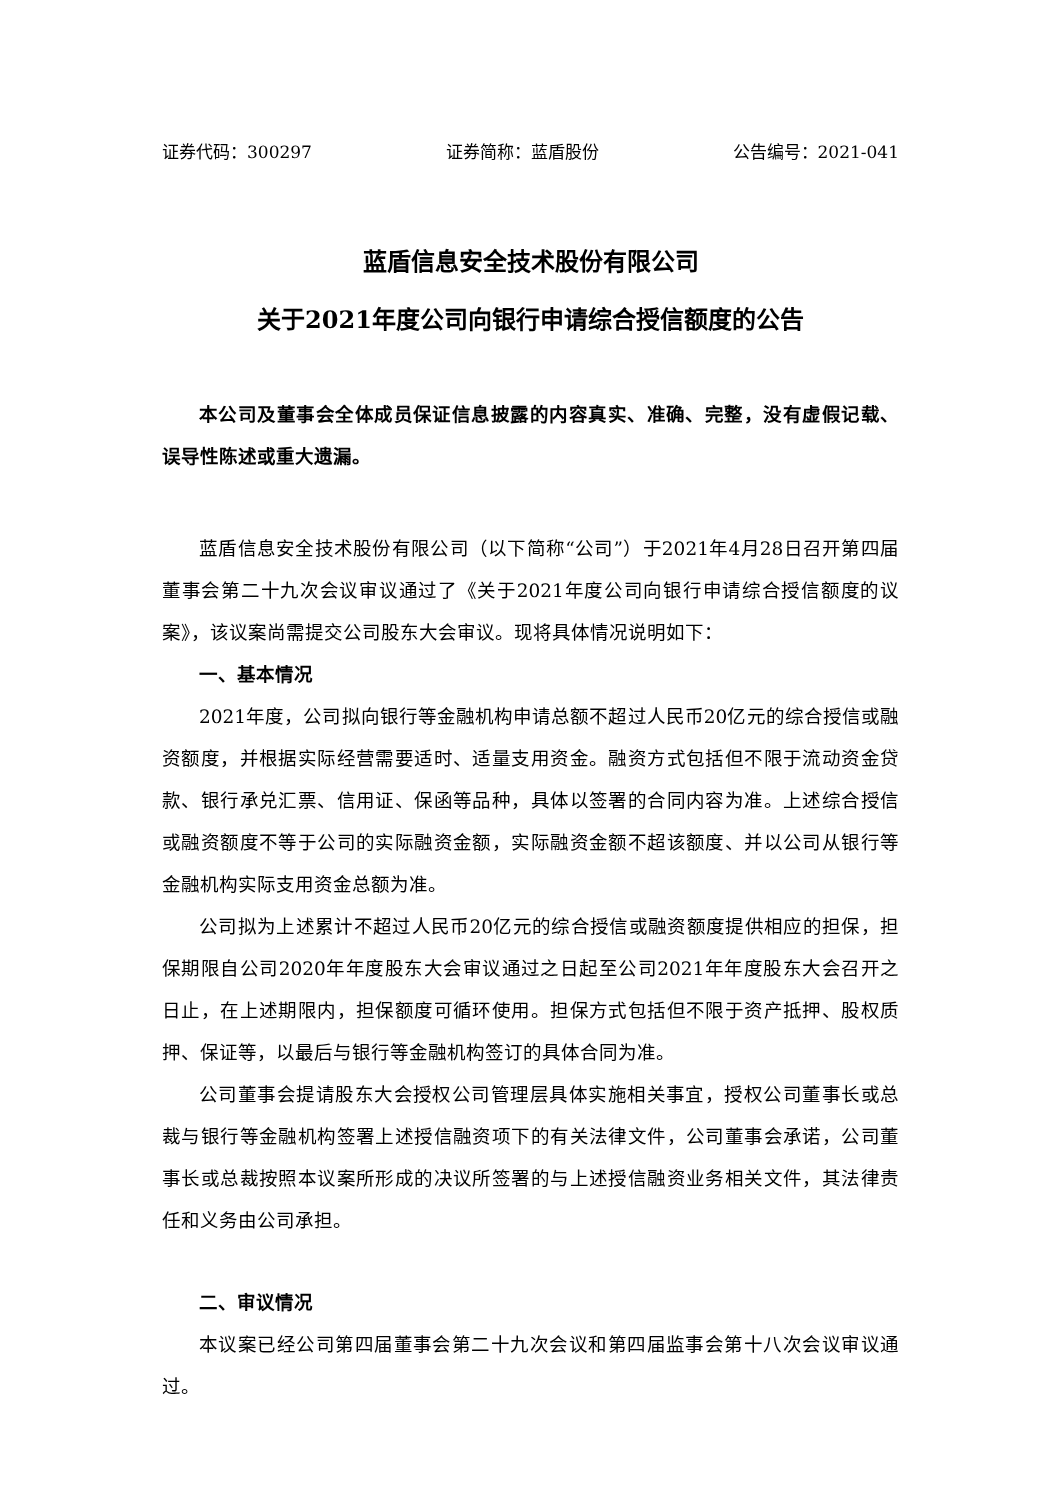证券代码：300297 证券简称：蓝盾股份 公告编号：2021-041
蓝盾信息安全技术股份有限公司
关于2021年度公司向银行申请综合授信额度的公告
本公司及董事会全体成员保证信息披露的内容真实、准确、完整，没有虚假记载、误导性陈述或重大遗漏。
蓝盾信息安全技术股份有限公司（以下简称“公司”）于2021年4月28日召开第四届董事会第二十九次会议审议通过了《关于2021年度公司向银行申请综合授信额度的议案》，该议案尚需提交公司股东大会审议。现将具体情况说明如下：
一、基本情况
2021年度，公司拟向银行等金融机构申请总额不超过人民币20亿元的综合授信或融资额度，并根据实际经营需要适时、适量支用资金。融资方式包括但不限于流动资金贷款、银行承兑汇票、信用证、保函等品种，具体以签署的合同内容为准。上述综合授信或融资额度不等于公司的实际融资金额，实际融资金额不超该额度、并以公司从银行等金融机构实际支用资金总额为准。
公司拟为上述累计不超过人民币20亿元的综合授信或融资额度提供相应的担保，担保期限自公司2020年年度股东大会审议通过之日起至公司2021年年度股东大会召开之日止，在上述期限内，担保额度可循环使用。担保方式包括但不限于资产抵押、股权质押、保证等，以最后与银行等金融机构签订的具体合同为准。
公司董事会提请股东大会授权公司管理层具体实施相关事宜，授权公司董事长或总裁与银行等金融机构签署上述授信融资项下的有关法律文件，公司董事会承诺，公司董事长或总裁按照本议案所形成的决议所签署的与上述授信融资业务相关文件，其法律责任和义务由公司承担。
二、审议情况
本议案已经公司第四届董事会第二十九次会议和第四届监事会第十八次会议审议通过。